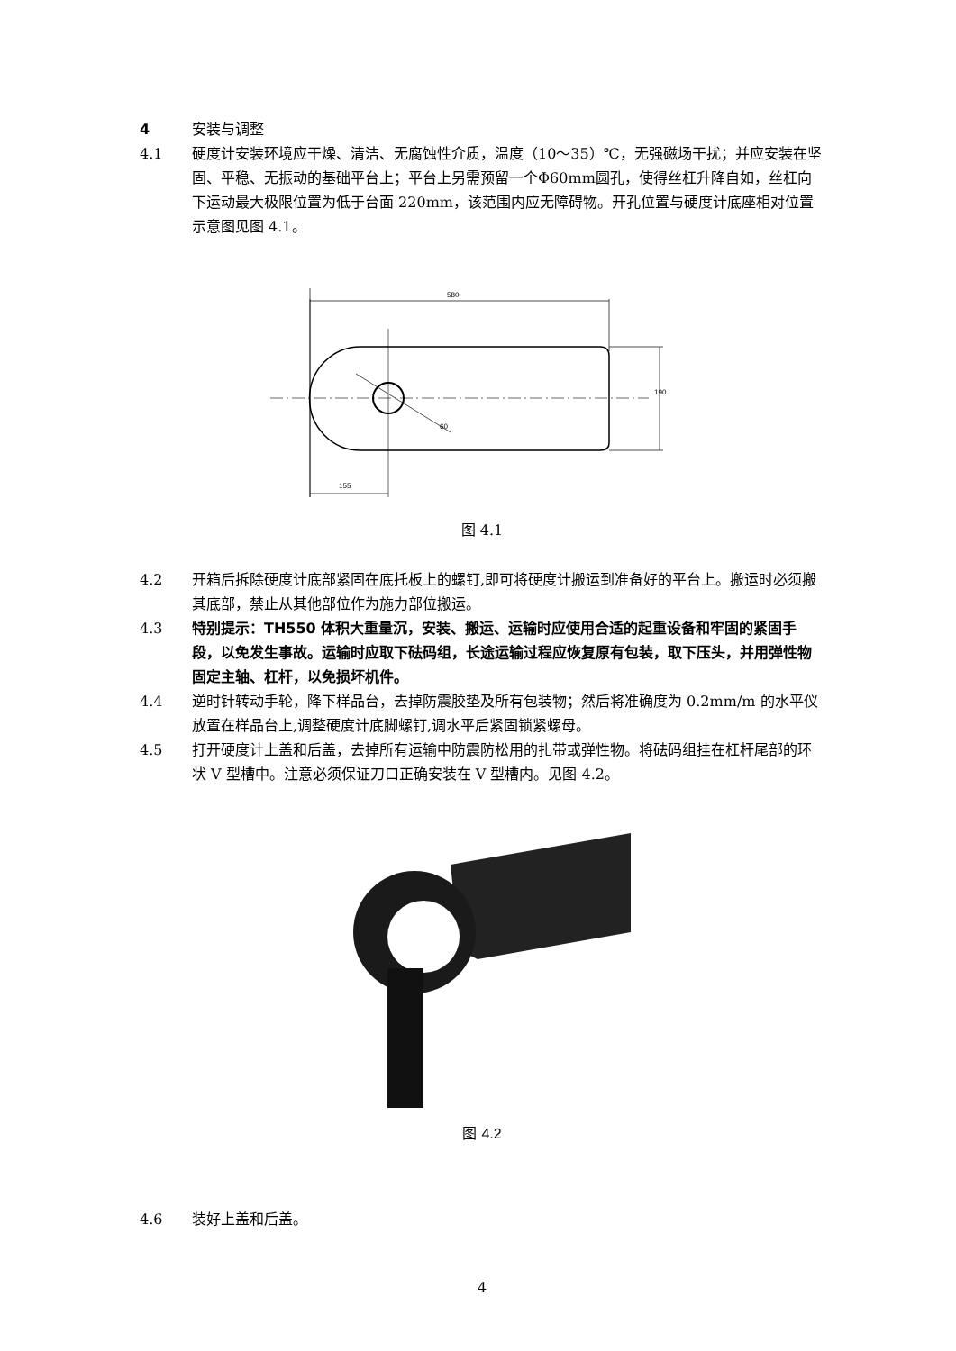4 安装与调整
4.1 硬度计安装环境应干燥、清洁、无腐蚀性介质，温度（10～35）℃，无强磁场干扰；并应安装在坚固、平稳、无振动的基础平台上；平台上另需预留一个Φ60mm圆孔，使得丝杠升降自如，丝杠向下运动最大极限位置为低于台面 220mm，该范围内应无障碍物。开孔位置与硬度计底座相对位置示意图见图 4.1。
580
60
190
155
图 4.1
4.2 开箱后拆除硬度计底部紧固在底托板上的螺钉,即可将硬度计搬运到准备好的平台上。搬运时必须搬其底部，禁止从其他部位作为施力部位搬运。
4.3 特别提示：TH550 体积大重量沉，安装、搬运、运输时应使用合适的起重设备和牢固的紧固手段，以免发生事故。运输时应取下砝码组，长途运输过程应恢复原有包装，取下压头，并用弹性物固定主轴、杠杆，以免损坏机件。
4.4 逆时针转动手轮，降下样品台，去掉防震胶垫及所有包装物；然后将准确度为 0.2mm/m 的水平仪放置在样品台上,调整硬度计底脚螺钉,调水平后紧固锁紧螺母。
4.5 打开硬度计上盖和后盖，去掉所有运输中防震防松用的扎带或弹性物。将砝码组挂在杠杆尾部的环状 V 型槽中。注意必须保证刀口正确安装在 V 型槽内。见图 4.2。
图 4.2
4.6 装好上盖和后盖。
4